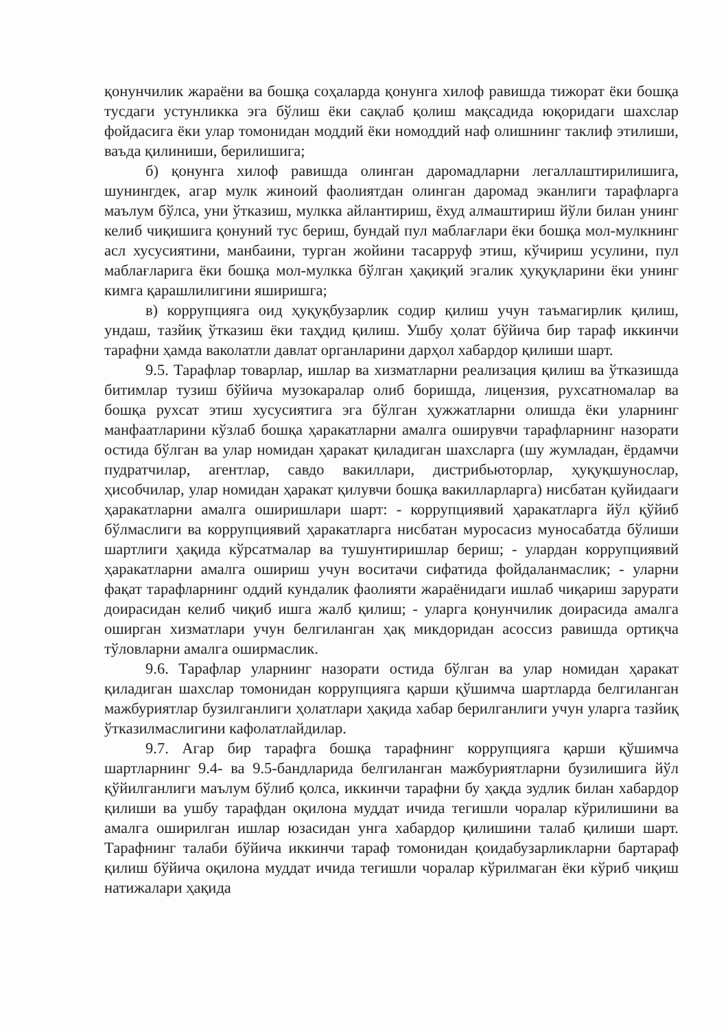қонунчилик жараёни ва бошқа соҳаларда қонунга хилоф равишда тижорат ёки бошқа тусдаги устунликка эга бўлиш ёки сақлаб қолиш мақсадида юқоридаги шахслар фойдасига ёки улар томонидан моддий ёки номоддий наф олишнинг таклиф этилиши, ваъда қилиниши, берилишига;
б) қонунга хилоф равишда олинган даромадларни легаллаштирилишига, шунингдек, агар мулк жиноий фаолиятдан олинган даромад эканлиги тарафларга маълум бўлса, уни ўтказиш, мулкка айлантириш, ёхуд алмаштириш йўли билан унинг келиб чиқишига қонуний тус бериш, бундай пул маблағлари ёки бошқа мол-мулкнинг асл хусусиятини, манбаини, турган жойини тасарруф этиш, кўчириш усулини, пул маблағларига ёки бошқа мол-мулкка бўлган ҳақиқий эгалик ҳуқуқларини ёки унинг кимга қарашлилигини яширишга;
в) коррупцияга оид ҳуқуқбузарлик содир қилиш учун таъмагирлик қилиш, ундаш, тазйиқ ўтказиш ёки таҳдид қилиш. Ушбу ҳолат бўйича бир тараф иккинчи тарафни ҳамда ваколатли давлат органларини дарҳол хабардор қилиши шарт.
9.5. Тарафлар товарлар, ишлар ва хизматларни реализация қилиш ва ўтказишда битимлар тузиш бўйича музокаралар олиб боришда, лицензия, рухсатномалар ва бошқа рухсат этиш хусусиятига эга бўлган ҳужжатларни олишда ёки уларнинг манфаатларини кўзлаб бошқа ҳаракатларни амалга оширувчи тарафларнинг назорати остида бўлган ва улар номидан ҳаракат қиладиган шахсларга (шу жумладан, ёрдамчи пудратчилар, агентлар, савдо вакиллари, дистрибьюторлар, ҳуқуқшунослар, ҳисобчилар, улар номидан ҳаракат қилувчи бошқа вакилларларга) нисбатан қуйидааги ҳаракатларни амалга оширишлари шарт: - коррупциявий ҳаракатларга йўл қўйиб бўлмаслиги ва коррупциявий ҳаракатларга нисбатан муросасиз муносабатда бўлиши шартлиги ҳақида кўрсатмалар ва тушунтиришлар бериш; - улардан коррупциявий ҳаракатларни амалга ошириш учун воситачи сифатида фойдаланмаслик; - уларни фақат тарафларнинг оддий кундалик фаолияти жараёнидаги ишлаб чиқариш зарурати доирасидан келиб чиқиб ишга жалб қилиш; - уларга қонунчилик доирасида амалга оширган хизматлари учун белгиланган ҳақ микдоридан асоссиз равишда ортиқча тўловларни амалга оширмаслик.
9.6. Тарафлар уларнинг назорати остида бўлган ва улар номидан ҳаракат қиладиган шахслар томонидан коррупцияга қарши қўшимча шартларда белгиланган мажбуриятлар бузилганлиги ҳолатлари ҳақида хабар берилганлиги учун уларга тазйиқ ўтказилмаслигини кафолатлайдилар.
9.7. Агар бир тарафга бошқа тарафнинг коррупцияга қарши қўшимча шартларнинг 9.4- ва 9.5-бандларида белгиланган мажбуриятларни бузилишига йўл қўйилганлиги маълум бўлиб қолса, иккинчи тарафни бу ҳақда зудлик билан хабардор қилиши ва ушбу тарафдан оқилона муддат ичида тегишли чоралар кўрилишини ва амалга оширилган ишлар юзасидан унга хабардор қилишини талаб қилиши шарт. Тарафнинг талаби бўйича иккинчи тараф томонидан қоидабузарликларни бартараф қилиш бўйича оқилона муддат ичида тегишли чоралар кўрилмаган ёки кўриб чиқиш натижалари ҳақида